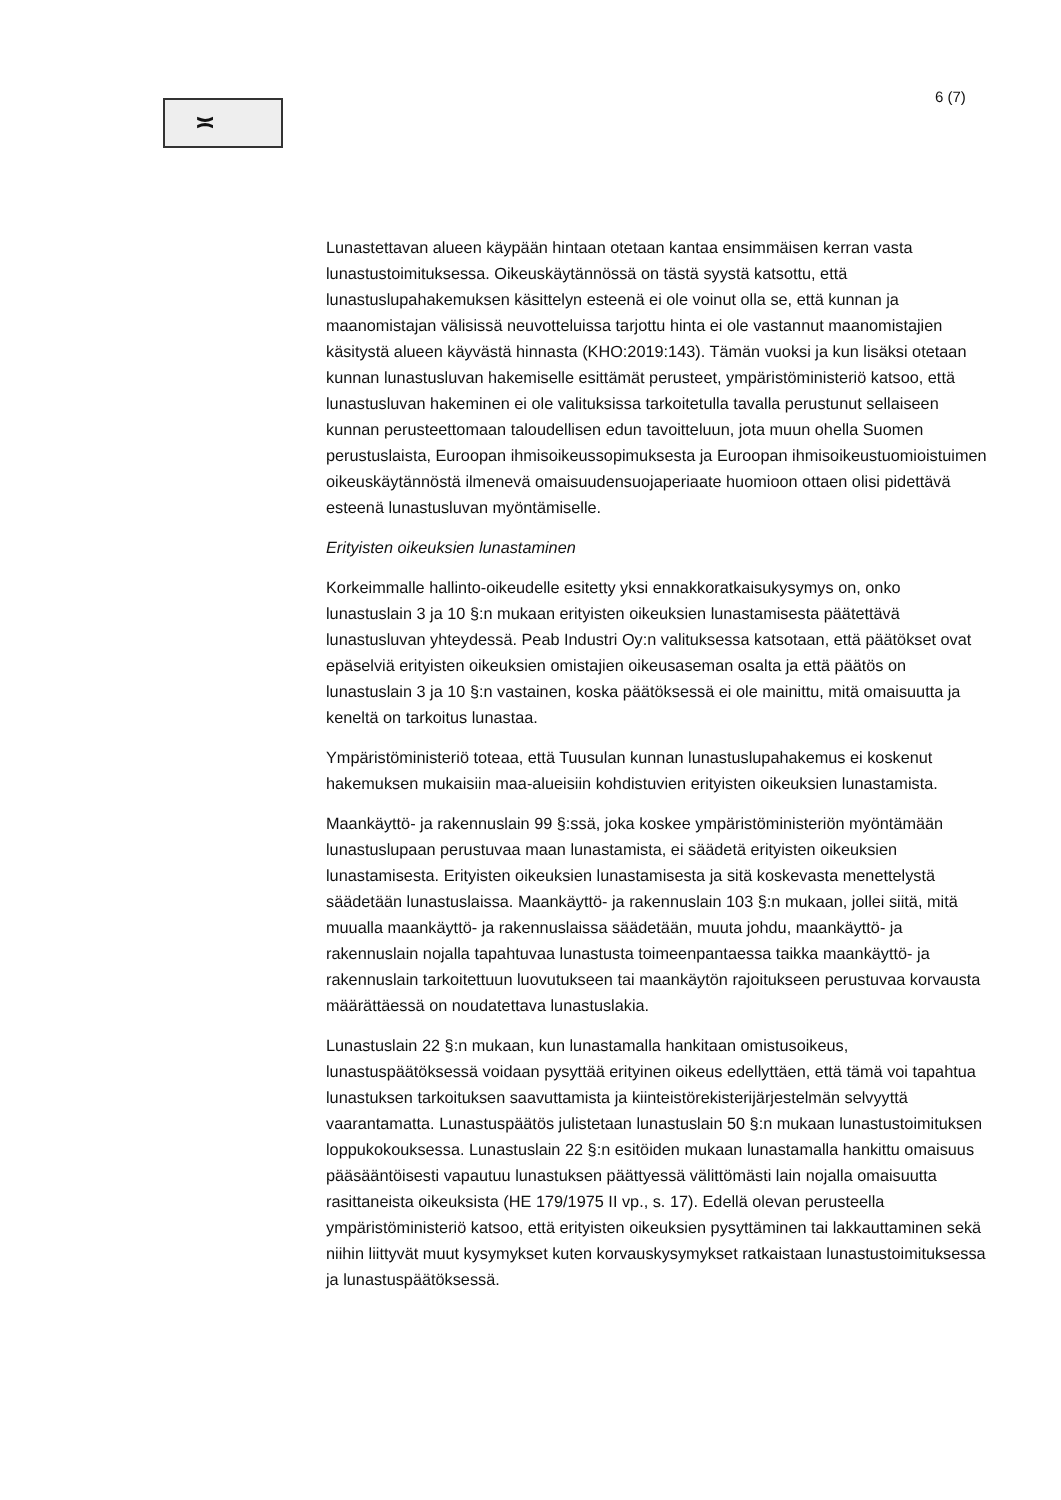≍
6 (7)
Lunastettavan alueen käypään hintaan otetaan kantaa ensimmäisen kerran vasta lunastustoimituksessa. Oikeuskäytännössä on tästä syystä katsottu, että lunastuslupahakemuksen käsittelyn esteenä ei ole voinut olla se, että kunnan ja maanomistajan välisissä neuvotteluissa tarjottu hinta ei ole vastannut maanomistajien käsitystä alueen käyvästä hinnasta (KHO:2019:143). Tämän vuoksi ja kun lisäksi otetaan kunnan lunastusluvan hakemiselle esittämät perusteet, ympäristöministeriö katsoo, että lunastusluvan hakeminen ei ole valituksissa tarkoitetulla tavalla perustunut sellaiseen kunnan perusteettomaan taloudellisen edun tavoitteluun, jota muun ohella Suomen perustuslaista, Euroopan ihmisoikeussopimuksesta ja Euroopan ihmisoikeustuomioistuimen oikeuskäytännöstä ilmenevä omaisuudensuojaperiaate huomioon ottaen olisi pidettävä esteenä lunastusluvan myöntämiselle.
Erityisten oikeuksien lunastaminen
Korkeimmalle hallinto-oikeudelle esitetty yksi ennakkoratkaisukysymys on, onko lunastuslain 3 ja 10 §:n mukaan erityisten oikeuksien lunastamisesta päätettävä lunastusluvan yhteydessä. Peab Industri Oy:n valituksessa katsotaan, että päätökset ovat epäselviä erityisten oikeuksien omistajien oikeusaseman osalta ja että päätös on lunastuslain 3 ja 10 §:n vastainen, koska päätöksessä ei ole mainittu, mitä omaisuutta ja keneltä on tarkoitus lunastaa.
Ympäristöministeriö toteaa, että Tuusulan kunnan lunastuslupahakemus ei koskenut hakemuksen mukaisiin maa-alueisiin kohdistuvien erityisten oikeuksien lunastamista.
Maankäyttö- ja rakennuslain 99 §:ssä, joka koskee ympäristöministeriön myöntämään lunastuslupaan perustuvaa maan lunastamista, ei säädetä erityisten oikeuksien lunastamisesta. Erityisten oikeuksien lunastamisesta ja sitä koskevasta menettelystä säädetään lunastuslaissa. Maankäyttö- ja rakennuslain 103 §:n mukaan, jollei siitä, mitä muualla maankäyttö- ja rakennuslaissa säädetään, muuta johdu, maankäyttö- ja rakennuslain nojalla tapahtuvaa lunastusta toimeenpantaessa taikka maankäyttö- ja rakennuslain tarkoitettuun luovutukseen tai maankäytön rajoitukseen perustuvaa korvausta määrättäessä on noudatettava lunastuslakia.
Lunastuslain 22 §:n mukaan, kun lunastamalla hankitaan omistusoikeus, lunastuspäätöksessä voidaan pysyttää erityinen oikeus edellyttäen, että tämä voi tapahtua lunastuksen tarkoituksen saavuttamista ja kiinteistörekisterijärjestelmän selvyyttä vaarantamatta. Lunastuspäätös julistetaan lunastuslain 50 §:n mukaan lunastustoimituksen loppukokouksessa. Lunastuslain 22 §:n esitöiden mukaan lunastamalla hankittu omaisuus pääsääntöisesti vapautuu lunastuksen päättyessä välittömästi lain nojalla omaisuutta rasittaneista oikeuksista (HE 179/1975 II vp., s. 17). Edellä olevan perusteella ympäristöministeriö katsoo, että erityisten oikeuksien pysyttäminen tai lakkauttaminen sekä niihin liittyvät muut kysymykset kuten korvauskysymykset ratkaistaan lunastustoimituksessa ja lunastuspäätöksessä.